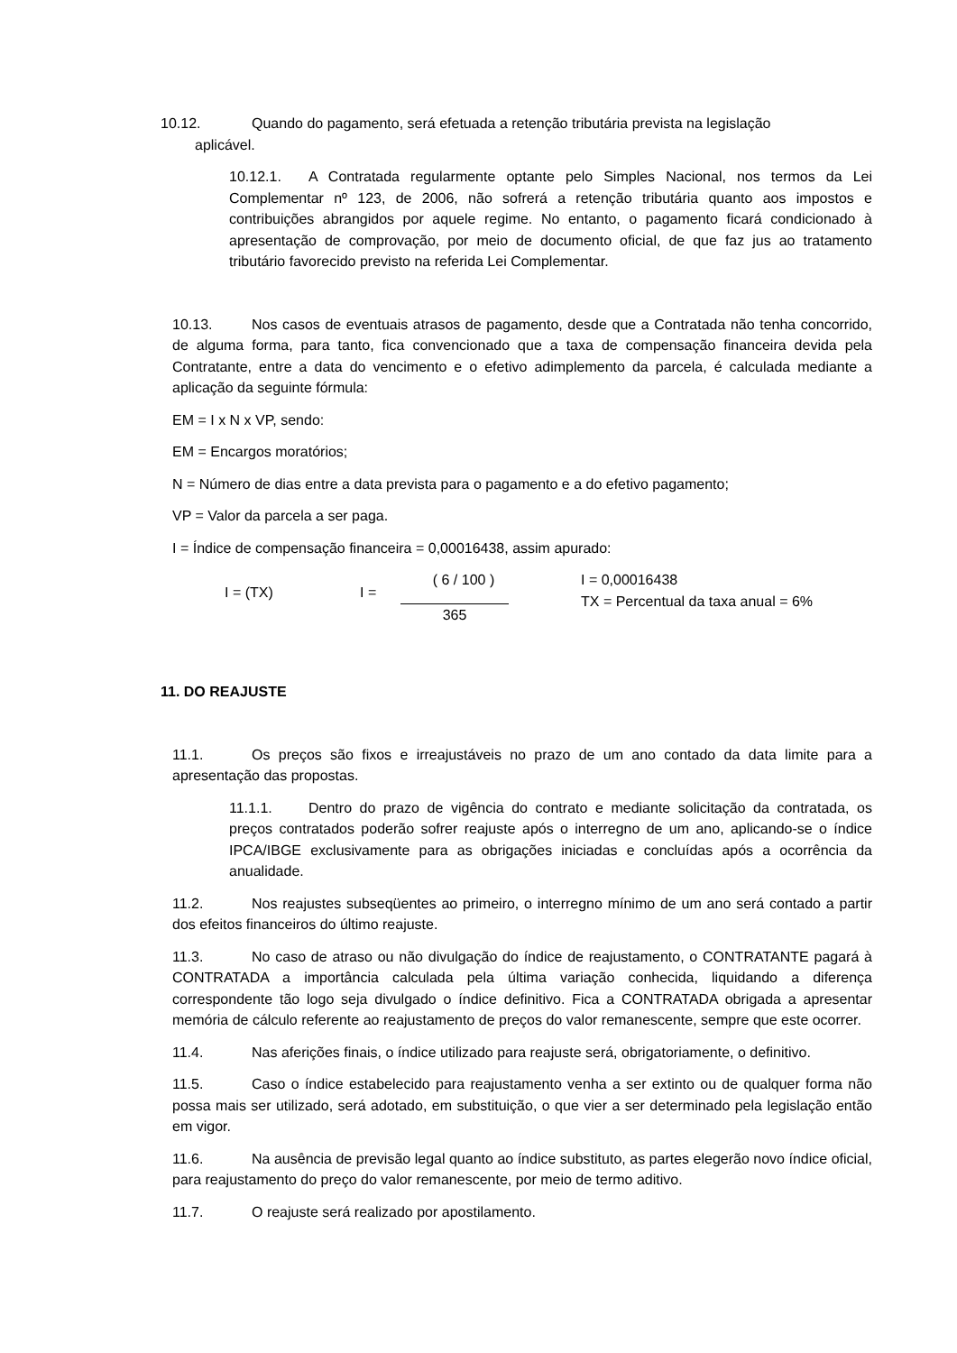10.12. Quando do pagamento, será efetuada a retenção tributária prevista na legislação
aplicável.
10.12.1. A Contratada regularmente optante pelo Simples Nacional, nos termos da Lei Complementar nº 123, de 2006, não sofrerá a retenção tributária quanto aos impostos e contribuições abrangidos por aquele regime. No entanto, o pagamento ficará condicionado à apresentação de comprovação, por meio de documento oficial, de que faz jus ao tratamento tributário favorecido previsto na referida Lei Complementar.
10.13. Nos casos de eventuais atrasos de pagamento, desde que a Contratada não tenha concorrido, de alguma forma, para tanto, fica convencionado que a taxa de compensação financeira devida pela Contratante, entre a data do vencimento e o efetivo adimplemento da parcela, é calculada mediante a aplicação da seguinte fórmula:
EM = I x N x VP, sendo:
EM = Encargos moratórios;
N = Número de dias entre a data prevista para o pagamento e a do efetivo pagamento;
VP = Valor da parcela a ser paga.
I = Índice de compensação financeira = 0,00016438, assim apurado:
I = (TX) I =
( 6 / 100 )
365
I = 0,00016438
TX = Percentual da taxa anual = 6%
11. DO REAJUSTE
11.1. Os preços são fixos e irreajustáveis no prazo de um ano contado da data limite para a apresentação das propostas.
11.1.1. Dentro do prazo de vigência do contrato e mediante solicitação da contratada, os preços contratados poderão sofrer reajuste após o interregno de um ano, aplicando-se o índice IPCA/IBGE exclusivamente para as obrigações iniciadas e concluídas após a ocorrência da anualidade.
11.2. Nos reajustes subseqüentes ao primeiro, o interregno mínimo de um ano será contado a partir dos efeitos financeiros do último reajuste.
11.3. No caso de atraso ou não divulgação do índice de reajustamento, o CONTRATANTE pagará à CONTRATADA a importância calculada pela última variação conhecida, liquidando a diferença correspondente tão logo seja divulgado o índice definitivo. Fica a CONTRATADA obrigada a apresentar memória de cálculo referente ao reajustamento de preços do valor remanescente, sempre que este ocorrer.
11.4. Nas aferições finais, o índice utilizado para reajuste será, obrigatoriamente, o definitivo.
11.5. Caso o índice estabelecido para reajustamento venha a ser extinto ou de qualquer forma não possa mais ser utilizado, será adotado, em substituição, o que vier a ser determinado pela legislação então em vigor.
11.6. Na ausência de previsão legal quanto ao índice substituto, as partes elegerão novo índice oficial, para reajustamento do preço do valor remanescente, por meio de termo aditivo.
11.7. O reajuste será realizado por apostilamento.